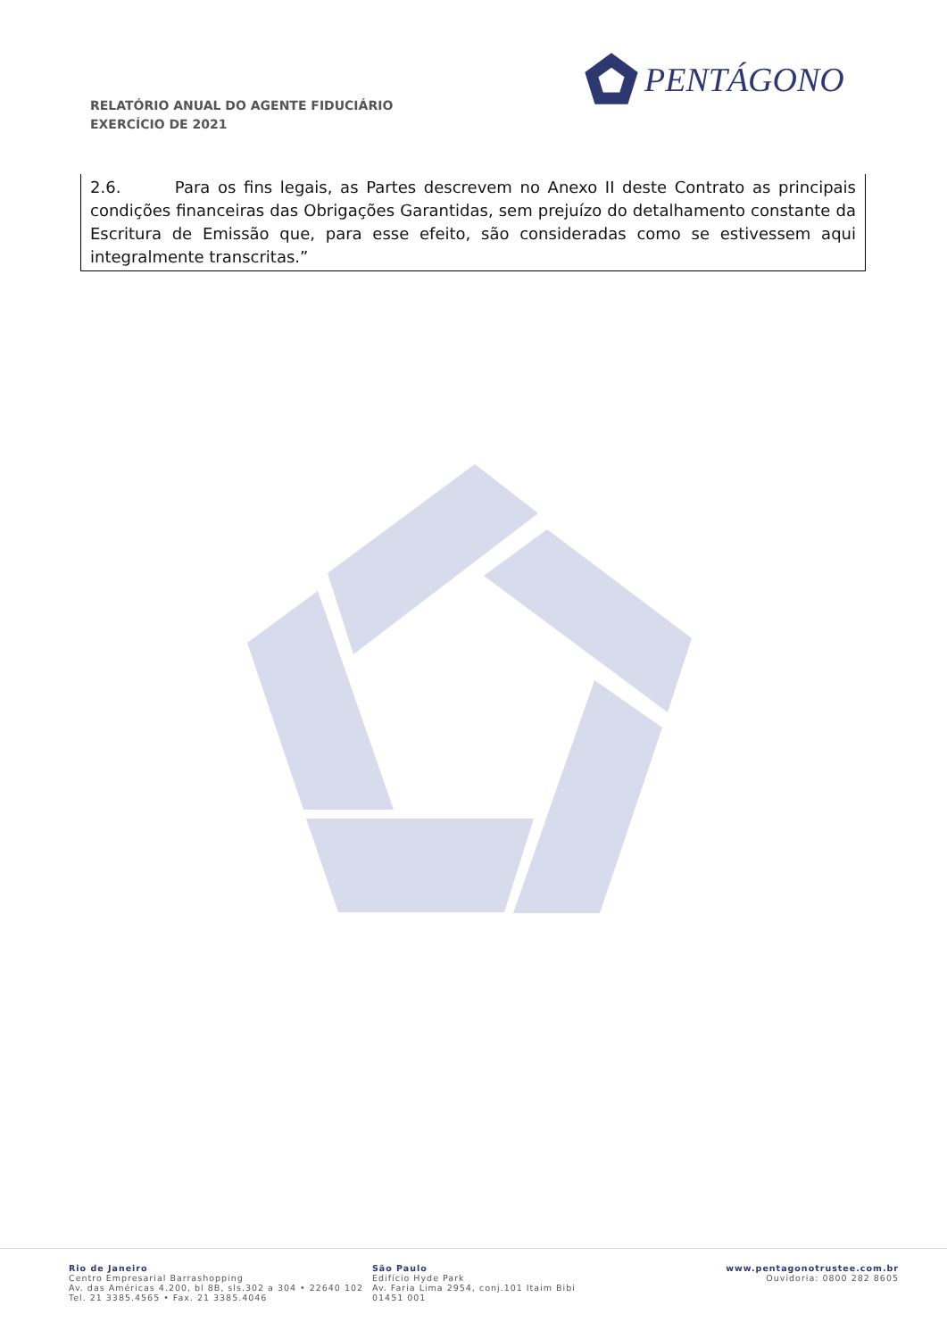RELATÓRIO ANUAL DO AGENTE FIDUCIÁRIO
EXERCÍCIO DE 2021
PENTÁGONO
2.6. Para os fins legais, as Partes descrevem no Anexo II deste Contrato as principais condições financeiras das Obrigações Garantidas, sem prejuízo do detalhamento constante da Escritura de Emissão que, para esse efeito, são consideradas como se estivessem aqui integralmente transcritas.”
Rio de Janeiro
Centro Empresarial Barrashopping
Av. das Américas 4.200, bl 8B, sls.302 a 304 • 22640 102
Tel. 21 3385.4565 • Fax. 21 3385.4046
São Paulo
Edifício Hyde Park
Av. Faria Lima 2954, conj.101 Itaim Bibi
01451 001
www.pentagonotrustee.com.br
Ouvidoria: 0800 282 8605